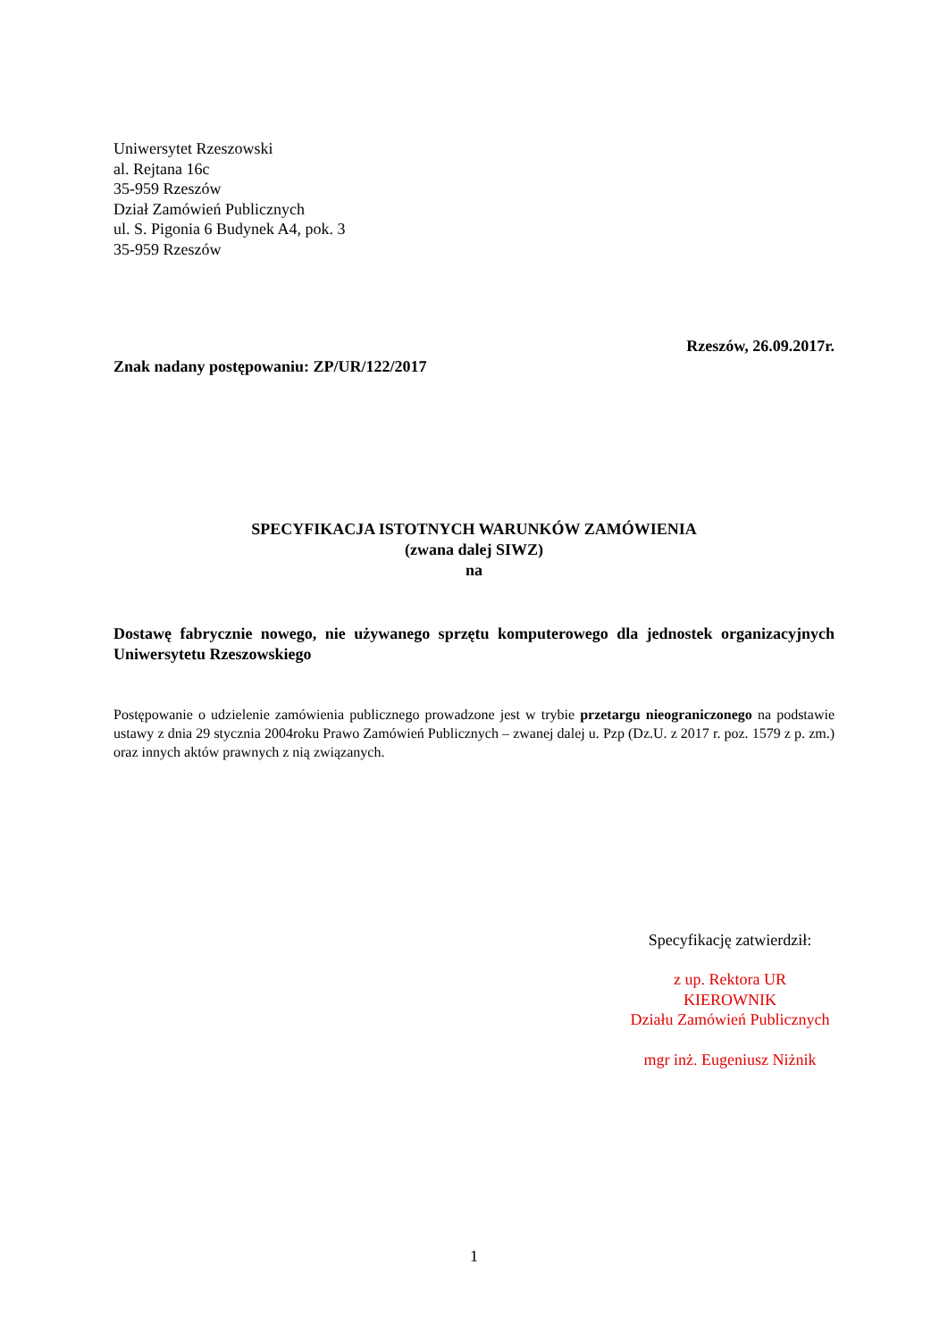Uniwersytet Rzeszowski
al. Rejtana 16c
35-959 Rzeszów
Dział Zamówień Publicznych
ul. S. Pigonia 6 Budynek A4, pok. 3
35-959 Rzeszów
Rzeszów, 26.09.2017r.
Znak nadany postępowaniu: ZP/UR/122/2017
SPECYFIKACJA ISTOTNYCH WARUNKÓW ZAMÓWIENIA
(zwana dalej SIWZ)
na
Dostawę fabrycznie nowego, nie używanego sprzętu komputerowego dla jednostek organizacyjnych Uniwersytetu Rzeszowskiego
Postępowanie o udzielenie zamówienia publicznego prowadzone jest w trybie przetargu nieograniczonego na podstawie ustawy z dnia 29 stycznia 2004roku Prawo Zamówień Publicznych – zwanej dalej u. Pzp (Dz.U. z 2017 r. poz. 1579 z p. zm.) oraz innych aktów prawnych z nią związanych.
Specyfikację zatwierdził:
z up. Rektora UR
KIEROWNIK
Działu Zamówień Publicznych
mgr inż. Eugeniusz Niżnik
1